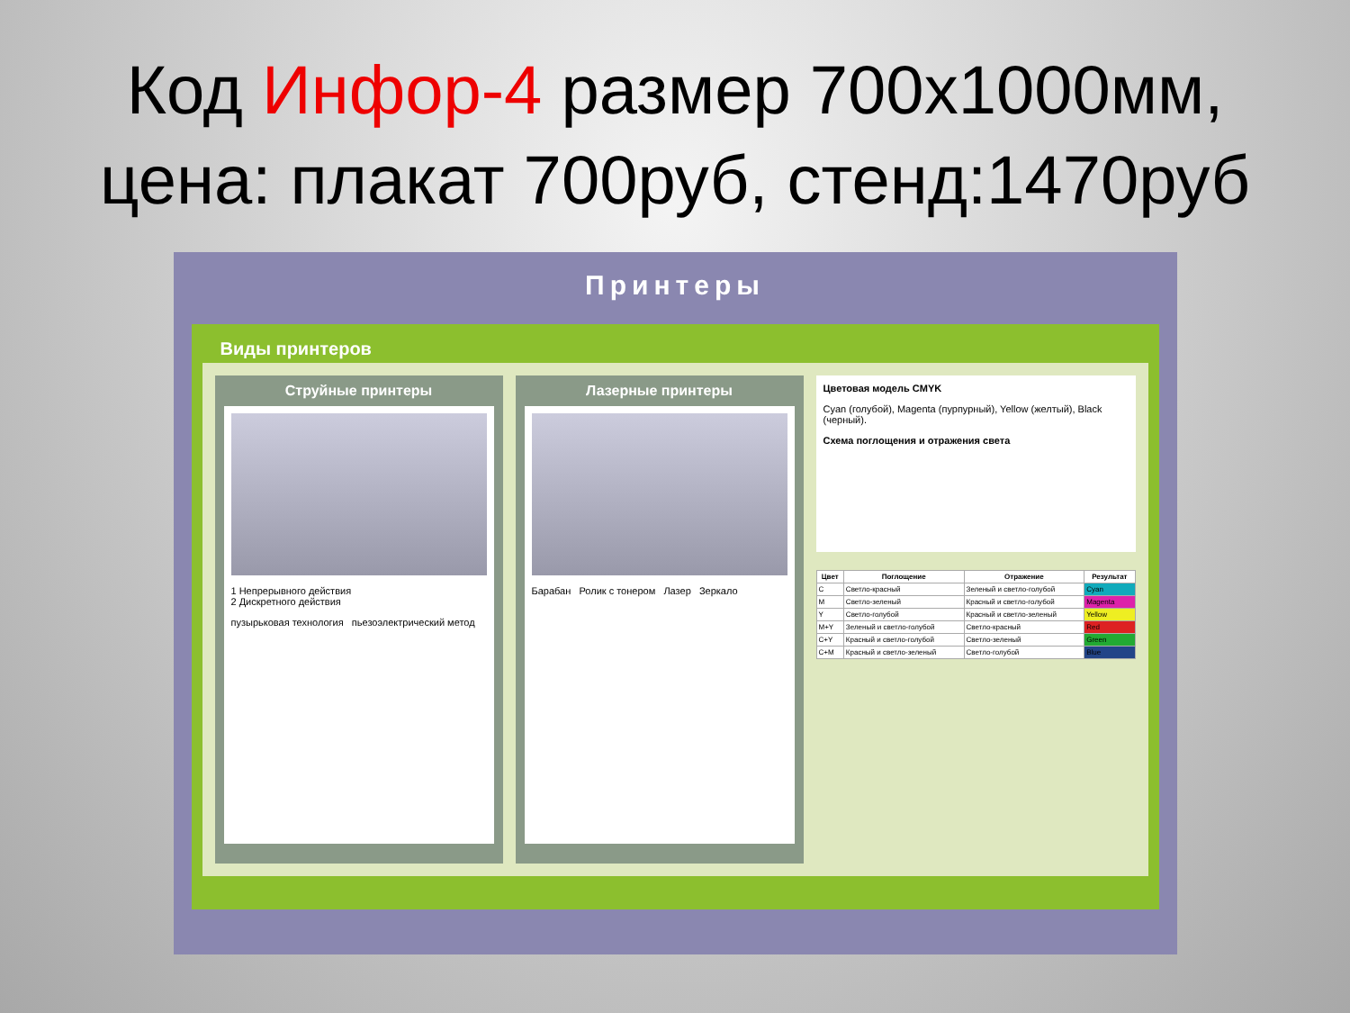Код Инфор-4 размер 700х1000мм,
цена: плакат 700руб, стенд:1470руб
Принтеры
Виды принтеров
Струйные принтеры
1 Непрерывного действия
2 Дискретного действия
пузырьковая технология пьезоэлектрический метод
Лазерные принтеры
Барабан Ролик с тонером Лазер Зеркало
Цветовая модель CMYK
Cyan (голубой), Magenta (пурпурный), Yellow (желтый), Black (черный).
Схема поглощения и отражения света
| Цвет | Поглощение | Отражение | Результат |
| --- | --- | --- | --- |
| C | Светло-красный | Зеленый и светло-голубой | Cyan |
| M | Светло-зеленый | Красный и светло-голубой | Magenta |
| Y | Светло-голубой | Красный и светло-зеленый | Yellow |
| M+Y | Зеленый и светло-голубой | Светло-красный | Red |
| C+Y | Красный и светло-голубой | Светло-зеленый | Green |
| C+M | Красный и светло-зеленый | Светло-голубой | Blue |